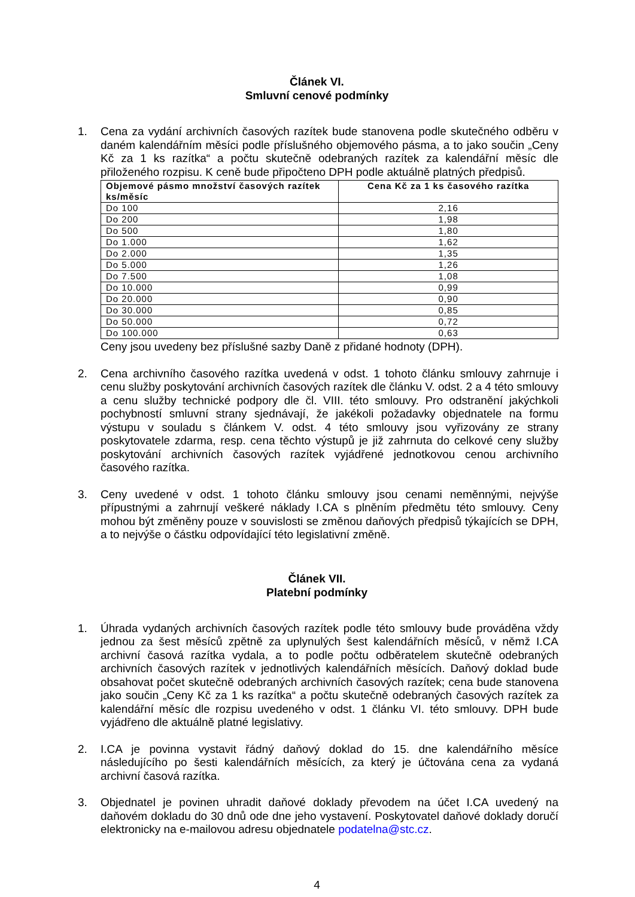Článek VI.
Smluvní cenové podmínky
1. Cena za vydání archivních časových razítek bude stanovena podle skutečného odběru v daném kalendářním měsíci podle příslušného objemového pásma, a to jako součin „Ceny Kč za 1 ks razítka“ a počtu skutečně odebraných razítek za kalendářní měsíc dle přiloženého rozpisu. K ceně bude připočteno DPH podle aktuálně platných předpisů.
| Objemové pásmo množství časových razítek ks/měsíc | Cena Kč za 1 ks časového razítka |
| --- | --- |
| Do 100 | 2,16 |
| Do 200 | 1,98 |
| Do 500 | 1,80 |
| Do 1.000 | 1,62 |
| Do 2.000 | 1,35 |
| Do 5.000 | 1,26 |
| Do 7.500 | 1,08 |
| Do 10.000 | 0,99 |
| Do 20.000 | 0,90 |
| Do 30.000 | 0,85 |
| Do 50.000 | 0,72 |
| Do 100.000 | 0,63 |
Ceny jsou uvedeny bez příslušné sazby Daně z přidané hodnoty (DPH).
2. Cena archivního časového razítka uvedená v odst. 1 tohoto článku smlouvy zahrnuje i cenu služby poskytování archivních časových razítek dle článku V. odst. 2 a 4 této smlouvy a cenu služby technické podpory dle čl. VIII. této smlouvy. Pro odstranění jakýchkoli pochybností smluvní strany sjednávají, že jakékoli požadavky objednatele na formu výstupu v souladu s článkem V. odst. 4 této smlouvy jsou vyřizovány ze strany poskytovatele zdarma, resp. cena těchto výstupů je již zahrnuta do celkové ceny služby poskytování archivních časových razítek vyjádřené jednotkovou cenou archivního časového razítka.
3. Ceny uvedené v odst. 1 tohoto článku smlouvy jsou cenami neměnnými, nejvýše přípustnými a zahrnují veškeré náklady I.CA s plněním předmětu této smlouvy. Ceny mohou být změněny pouze v souvislosti se změnou daňových předpisů týkajících se DPH, a to nejvýše o částku odpovídající této legislativní změně.
Článek VII.
Platební podmínky
1. Úhrada vydaných archivních časových razítek podle této smlouvy bude prováděna vždy jednou za šest měsíců zpětně za uplynulých šest kalendářních měsíců, v němž I.CA archivní časová razítka vydala, a to podle počtu odběratelem skutečně odebraných archivních časových razítek v jednotlivých kalendářních měsících. Daňový doklad bude obsahovat počet skutečně odebraných archivních časových razítek; cena bude stanovena jako součin „Ceny Kč za 1 ks razítka“ a počtu skutečně odebraných časových razítek za kalendářní měsíc dle rozpisu uvedeného v odst. 1 článku VI. této smlouvy. DPH bude vyjádřeno dle aktuálně platné legislativy.
2. I.CA je povinna vystavit řádný daňový doklad do 15. dne kalendářního měsíce následujícího po šesti kalendářních měsících, za který je účtována cena za vydaná archivní časová razítka.
3. Objednatel je povinen uhradit daňové doklady převodem na účet I.CA uvedený na daňovém dokladu do 30 dnů ode dne jeho vystavení. Poskytovatel daňové doklady doručí elektronicky na e-mailovou adresu objednatele podatelna@stc.cz.
4